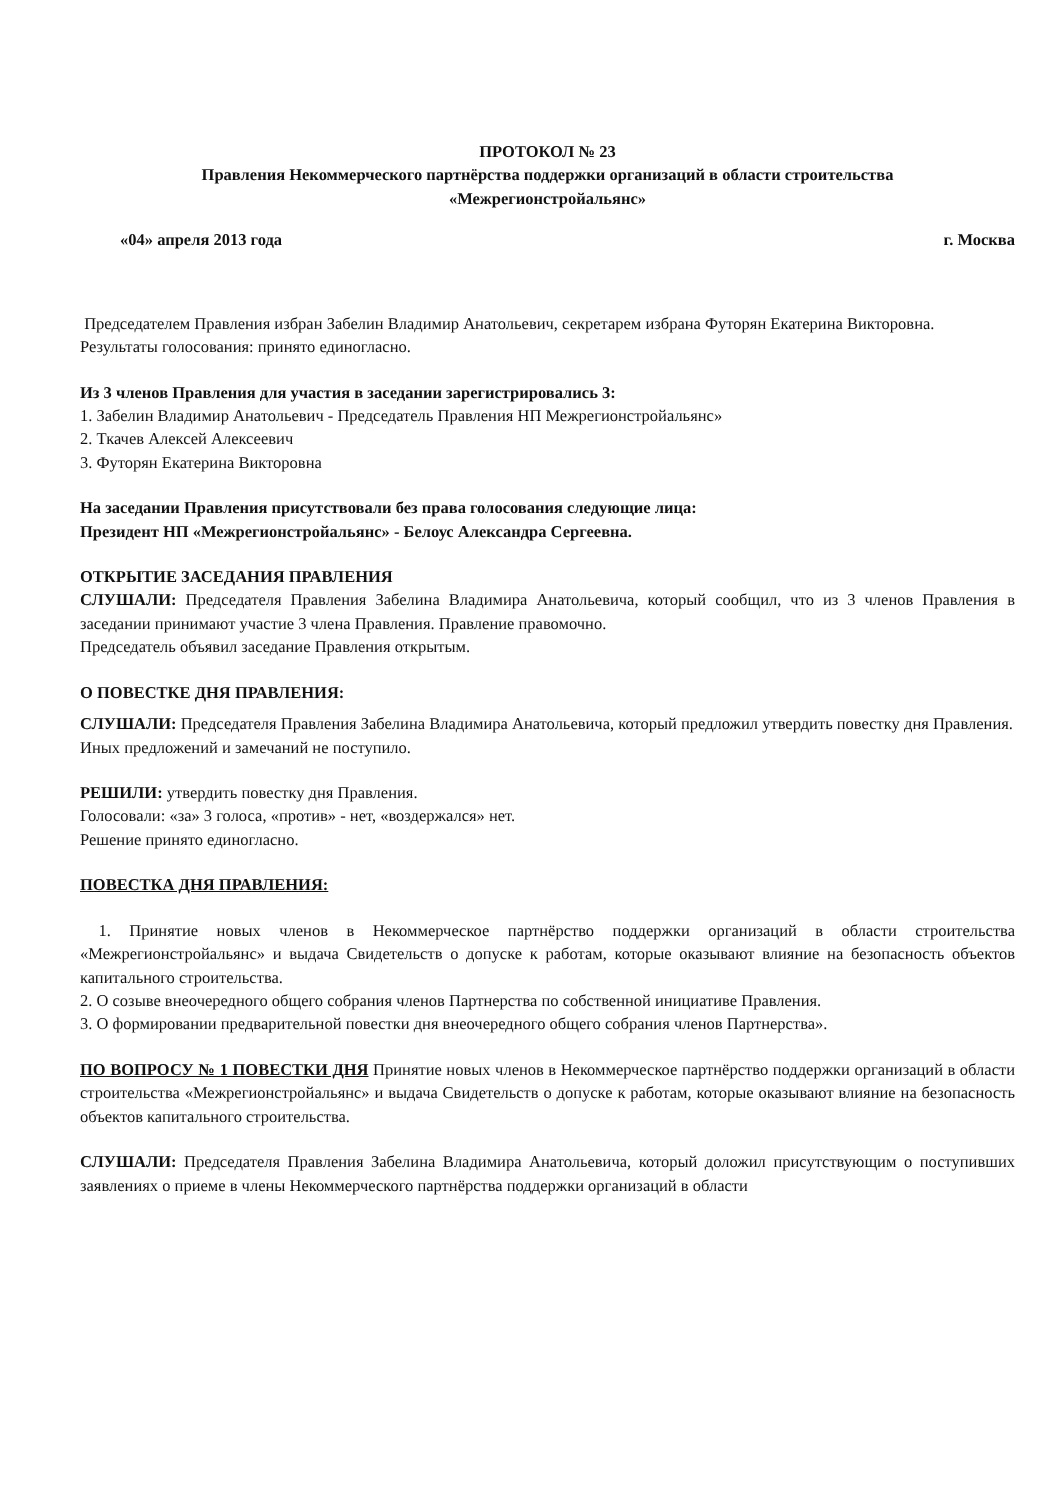ПРОТОКОЛ № 23
Правления Некоммерческого партнёрства поддержки организаций в области строительства
«Межрегионстройальянс»
«04» апреля 2013 года г. Москва
Председателем Правления избран Забелин Владимир Анатольевич, секретарем избрана Футорян Екатерина Викторовна.
Результаты голосования: принято единогласно.
Из 3 членов Правления для участия в заседании зарегистрировались 3:
1. Забелин Владимир Анатольевич - Председатель Правления НП Межрегионстройальянс»
2. Ткачев Алексей Алексеевич
3. Футорян Екатерина Викторовна
На заседании Правления присутствовали без права голосования следующие лица:
Президент НП «Межрегионстройальянс» - Белоус Александра Сергеевна.
ОТКРЫТИЕ ЗАСЕДАНИЯ ПРАВЛЕНИЯ
СЛУШАЛИ: Председателя Правления Забелина Владимира Анатольевича, который сообщил, что из 3 членов Правления в заседании принимают участие 3 члена Правления. Правление правомочно.
Председатель объявил заседание Правления открытым.
О ПОВЕСТКЕ ДНЯ ПРАВЛЕНИЯ:
СЛУШАЛИ: Председателя Правления Забелина Владимира Анатольевича, который предложил утвердить повестку дня Правления.
Иных предложений и замечаний не поступило.
РЕШИЛИ: утвердить повестку дня Правления.
Голосовали: «за» 3 голоса, «против» - нет, «воздержался» нет.
Решение принято единогласно.
ПОВЕСТКА ДНЯ ПРАВЛЕНИЯ:
1. Принятие новых членов в Некоммерческое партнёрство поддержки организаций в области строительства «Межрегионстройальянс» и выдача Свидетельств о допуске к работам, которые оказывают влияние на безопасность объектов капитального строительства.
2. О созыве внеочередного общего собрания членов Партнерства по собственной инициативе Правления.
3. О формировании предварительной повестки дня внеочередного общего собрания членов Партнерства».
ПО ВОПРОСУ № 1 ПОВЕСТКИ ДНЯ Принятие новых членов в Некоммерческое партнёрство поддержки организаций в области строительства «Межрегионстройальянс» и выдача Свидетельств о допуске к работам, которые оказывают влияние на безопасность объектов капитального строительства.
СЛУШАЛИ: Председателя Правления Забелина Владимира Анатольевича, который доложил присутствующим о поступивших заявлениях о приеме в члены Некоммерческого партнёрства поддержки организаций в области